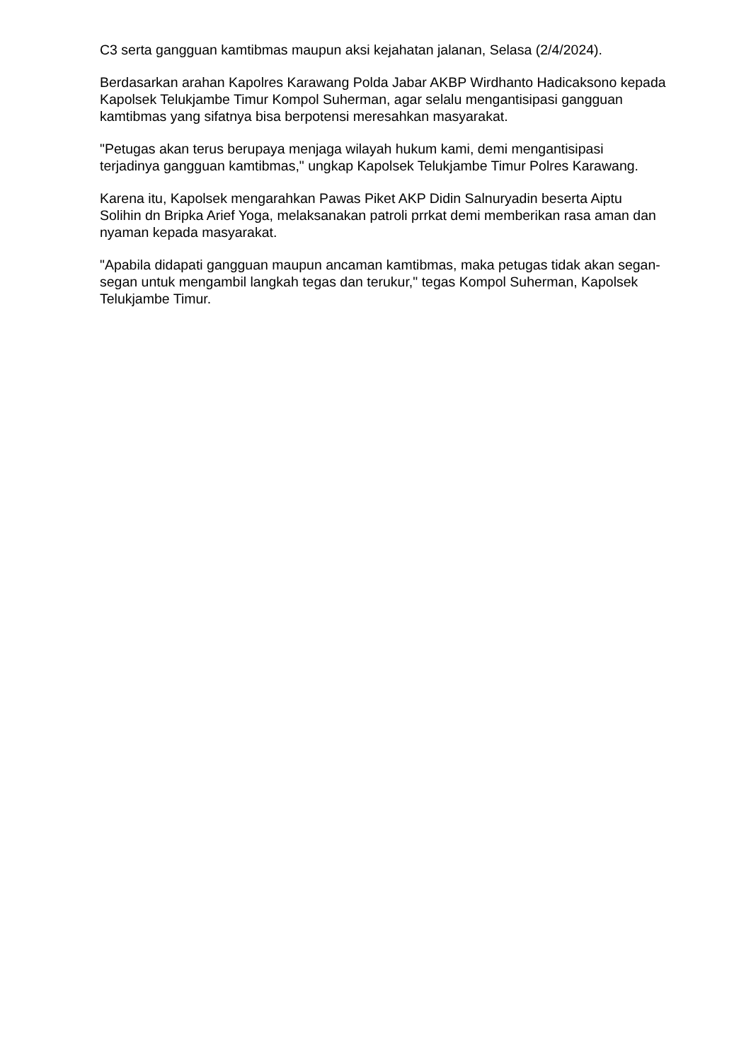C3 serta gangguan kamtibmas maupun aksi kejahatan jalanan, Selasa (2/4/2024).
Berdasarkan arahan Kapolres Karawang Polda Jabar AKBP Wirdhanto Hadicaksono kepada Kapolsek Telukjambe Timur Kompol Suherman, agar selalu mengantisipasi gangguan kamtibmas yang sifatnya bisa berpotensi meresahkan masyarakat.
"Petugas akan terus berupaya menjaga wilayah hukum kami, demi mengantisipasi terjadinya gangguan kamtibmas," ungkap Kapolsek Telukjambe Timur Polres Karawang.
Karena itu, Kapolsek mengarahkan Pawas Piket AKP Didin Salnuryadin beserta Aiptu Solihin dn Bripka Arief Yoga, melaksanakan patroli prrkat demi memberikan rasa aman dan nyaman kepada masyarakat.
"Apabila didapati gangguan maupun ancaman kamtibmas, maka petugas tidak akan segan-segan untuk mengambil langkah tegas dan terukur," tegas Kompol Suherman, Kapolsek Telukjambe Timur.